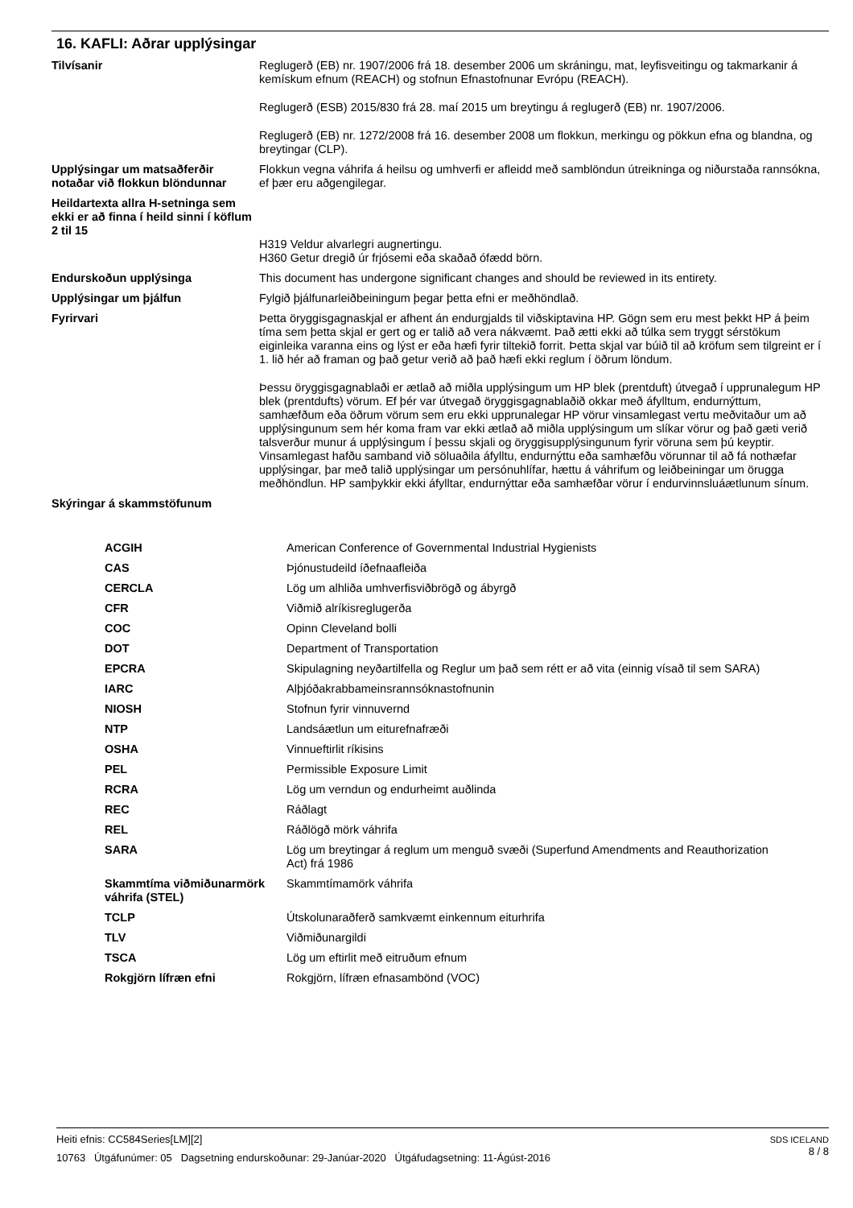16. KAFLI: Aðrar upplýsingar
| Tilvísanir | Reglugerð (EB) nr. 1907/2006 frá 18. desember 2006 um skráningu, mat, leyfisveitingu og takmarkanir á kemískum efnum (REACH) og stofnun Efnastofnunar Evrópu (REACH). Reglugerð (ESB) 2015/830 frá 28. maí 2015 um breytingu á reglugerð (EB) nr. 1907/2006. Reglugerð (EB) nr. 1272/2008 frá 16. desember 2008 um flokkun, merkingu og pökkun efna og blandna, og breytingar (CLP). |
| Upplýsingar um matsaðferðir notaðar við flokkun blöndunnar | Flokkun vegna váhrifa á heilsu og umhverfi er afleidd með samblöndun útreikninga og niðurstaða rannsókna, ef þær eru aðgengilegar. |
| Heildartexta allra H-setninga sem ekki er að finna í heild sinni í köflum 2 til 15 | H319 Veldur alvarlegri augnertingu. H360 Getur dregið úr frjósemi eða skaðað ófædd börn. |
| Endurskoðun upplýsinga | This document has undergone significant changes and should be reviewed in its entirety. |
| Upplýsingar um þjálfun | Fylgið þjálfunarleiðbeiningum þegar þetta efni er meðhöndlað. |
| Fyrirvari | Þetta öryggisgagnaskjal er afhent án endurgjalds til viðskiptavina HP. Gögn sem eru mest þekkt HP á þeim tíma sem þetta skjal er gert og er talið að vera nákvæmt. Það ætti ekki að túlka sem tryggt sérstökum eiginleika varanna eins og lýst er eða hæfi fyrir tiltekið forrit. Þetta skjal var búið til að kröfum sem tilgreint er í 1. lið hér að framan og það getur verið að það hæfi ekki reglum í öðrum löndum. Þessu öryggisgagnablaði er ætlað að miðla upplýsingum um HP blek (prentduft) útvegað í upprunalegum HP blek (prentdufts) vörum. Ef þér var útvegað öryggisgagnablaðið okkar með áfylltum, endurnýttum, samhæfðum eða öðrum vörum sem eru ekki upprunalegar HP vörur vinsamlegast vertu meðvitaður um að upplýsingunum sem hér koma fram var ekki ætlað að miðla upplýsingum um slíkar vörur og það gæti verið talsverður munur á upplýsingum í þessu skjali og öryggisupplýsingunum fyrir vöruna sem þú keyptir. Vinsamlegast hafðu samband við söluaðila áfylltu, endurnýttu eða samhæfðu vörunnar til að fá nothæfar upplýsingar, þar með talið upplýsingar um persónuhlífar, hættu á váhrifum og leiðbeiningar um örugga meðhöndlun. HP samþykkir ekki áfylltar, endurnýttar eða samhæfðar vörur í endurvinnsluáætlunum sínum. |
| Skýringar á skammstöfunum | |
| ACGIH | American Conference of Governmental Industrial Hygienists |
| CAS | Þjónustudeild íðefnaafleiða |
| CERCLA | Lög um alhliða umhverfisviðbrögð og ábyrgð |
| CFR | Viðmið alríkisreglugerða |
| COC | Opinn Cleveland bolli |
| DOT | Department of Transportation |
| EPCRA | Skipulagning neyðartilfella og Reglur um það sem rétt er að vita (einnig vísað til sem SARA) |
| IARC | Alþjóðakrabbameinsrannsóknastofnunin |
| NIOSH | Stofnun fyrir vinnuvernd |
| NTP | Landsáætlun um eiturefnafræði |
| OSHA | Vinnueftirlit ríkisins |
| PEL | Permissible Exposure Limit |
| RCRA | Lög um verndun og endurheimt auðlinda |
| REC | Ráðlagt |
| REL | Ráðlögð mörk váhrifa |
| SARA | Lög um breytingar á reglum um menguð svæði (Superfund Amendments and Reauthorization Act) frá 1986 |
| Skammtíma viðmiðunarmörk váhrifa (STEL) | Skammtímamörk váhrifa |
| TCLP | Útskolunaraðferð samkvæmt einkennum eiturhrifa |
| TLV | Viðmiðunargildi |
| TSCA | Lög um eftirlit með eitruðum efnum |
| Rokgjörn lífræn efni | Rokgjörn, lífræn efnasambönd (VOC) |
SDS ICELAND
8 / 8
Heiti efnis: CC584Series[LM][2]
10763 Útgáfunúmer: 05 Dagsetning endurskoðunar: 29-Janúar-2020 Útgáfudagsetning: 11-Ágúst-2016